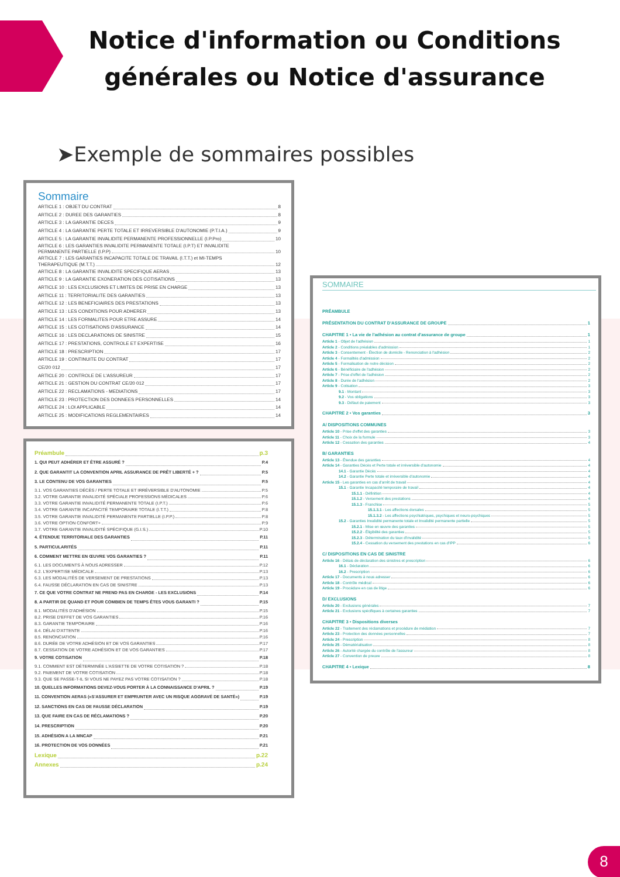Notice d'information ou Conditions générales ou Notice d'assurance
➤Exemple de sommaires possibles
Sommaire
ARTICLE 1 : OBJET DU CONTRAT 8
ARTICLE 2 : DUREE DES GARANTIES 8
ARTICLE 3 : LA GARANTIE DECES 9
ARTICLE 4 : LA GARANTIE PERTE TOTALE ET IRREVERSIBLE D'AUTONOMIE (P.T.I.A.) 9
ARTICLE 5 : LA GARANTIE INVALIDITE PERMANENTE PROFESSIONNELLE (I.P.Pro) 10
ARTICLE 6 : LES GARANTIES INVALIDITE PERMANENTE TOTALE (I.P.T) ET INVALIDITE
PERMANENTE PARTIELLE (I.P.P) 10
ARTICLE 7 : LES GARANTIES INCAPACITE TOTALE DE TRAVAIL (I.T.T.) et MI-TEMPS
THERAPEUTIQUE (M.T.T.) 12
ARTICLE 8 : LA GARANTIE INVALIDITE SPECIFIQUE AERAS 13
ARTICLE 9 : LA GARANTIE EXONERATION DES COTISATIONS 13
ARTICLE 10 : LES EXCLUSIONS ET LIMITES DE PRISE EN CHARGE 13
ARTICLE 11 : TERRITORIALITE DES GARANTIES 13
ARTICLE 12 : LES BENEFICIAIRES DES PRESTATIONS 13
ARTICLE 13 : LES CONDITIONS POUR ADHERER 13
ARTICLE 14 : LES FORMALITES POUR ETRE ASSURE 14
ARTICLE 15 : LES COTISATIONS D'ASSURANCE 14
ARTICLE 16 : LES DECLARATIONS DE SINISTRE 15
ARTICLE 17 : PRESTATIONS, CONTROLE ET EXPERTISE 16
ARTICLE 18 : PRESCRIPTION 17
ARTICLE 19 : CONTINUITE DU CONTRAT 17
CE/20 012 17
ARTICLE 20 : CONTROLE DE L'ASSUREUR 17
ARTICLE 21 : GESTION DU CONTRAT CE/20 012 17
ARTICLE 22 : RECLAMATIONS - MEDIATIONS 17
ARTICLE 23 : PROTECTION DES DONNEES PERSONNELLES 14
ARTICLE 24 : LOI APPLICABLE 14
ARTICLE 25 : MODIFICATIONS REGLEMENTAIRES 14
Préambule p.3
1. QUI PEUT ADHÉRER ET ÊTRE ASSURÉ ? P.4
2. QUE GARANTIT LA CONVENTION APRIL ASSURANCE DE PRÊT LIBERTÉ + ? P.5
3. LE CONTENU DE VOS GARANTIES P.5
3.1. VOS GARANTIES DÉCÈS / PERTE TOTALE ET IRRÉVERSIBLE D'AUTONOMIE P.5
3.2. VOTRE GARANTIE INVALIDITÉ SPÉCIALE PROFESSIONS MÉDICALES P.6
3.3. VOTRE GARANTIE INVALIDITÉ PERMANENTE TOTALE (I.P.T.) P.6
3.4. VOTRE GARANTIE INCAPACITÉ TEMPORAIRE TOTALE (I.T.T.) P.8
3.5. VOTRE GARANTIE INVALIDITÉ PERMANENTE PARTIELLE (I.P.P.) P.8
3.6. VOTRE OPTION CONFORT+ P.9
3.7. VOTRE GARANTIE INVALIDITÉ SPÉCIFIQUE (G.I.S.) P.10
4. ÉTENDUE TERRITORIALE DES GARANTIES P.11
5. PARTICULARITÉS P.11
6. COMMENT METTRE EN ŒUVRE VOS GARANTIES ? P.11
6.1. LES DOCUMENTS À NOUS ADRESSER P.12
6.2. L'EXPERTISE MÉDICALE P.13
6.3. LES MODALITÉS DE VERSEMENT DE PRESTATIONS P.13
6.4. FAUSSE DÉCLARATION EN CAS DE SINISTRE P.13
7. CE QUE VOTRE CONTRAT NE PREND PAS EN CHARGE - LES EXCLUSIONS P.14
8. A PARTIR DE QUAND ET POUR COMBIEN DE TEMPS ÊTES VOUS GARANTI ? P.15
8.1. MODALITÉS D'ADHÉSION P.15
8.2. PRISE D'EFFET DE VOS GARANTIES P.16
8.3. GARANTIE TEMPORAIRE P.16
8.4. DÉLAI D'ATTENTE P.16
8.5. RENONCIATION P.16
8.6. DURÉE DE VOTRE ADHÉSION ET DE VOS GARANTIES P.17
8.7. CESSATION DE VOTRE ADHÉSION ET DE VOS GARANTIES P.17
9. VOTRE COTISATION P.18
9.1. COMMENT EST DÉTERMINÉE L'ASSIETTE DE VOTRE COTISATION ? P.18
9.2. PAIEMENT DE VOTRE COTISATION P.18
9.3. QUE SE PASSE-T-IL SI VOUS NE PAYEZ PAS VOTRE COTISATION ? P.18
10. QUELLES INFORMATIONS DEVEZ-VOUS PORTER À LA CONNAISSANCE D'APRIL ? P.19
11. CONVENTION AERAS («S'ASSURER ET EMPRUNTER AVEC UN RISQUE AGGRAVÉ DE SANTÉ») P.19
12. SANCTIONS EN CAS DE FAUSSE DÉCLARATION P.19
13. QUE FAIRE EN CAS DE RÉCLAMATIONS ? P.20
14. PRESCRIPTION P.20
15. ADHÉSION A LA MNCAP P.21
16. PROTECTION DE VOS DONNÉES P.21
Lexique p.22
Annexes p.24
SOMMAIRE
PRÉAMBULE
PRÉSENTATION DU CONTRAT D'ASSURANCE DE GROUPE 1
CHAPITRE 1 • La vie de l'adhésion au contrat d'assurance de groupe 1
Article 1 - Objet de l'adhésion 1
Article 2 - Conditions préalables d'admission 1
Article 3 - Consentement - Élection de domicile - Renonciation à l'adhésion 2
Article 4 - Formalités d'admission 2
Article 5 - Formalisation de notre décision 2
Article 6 - Bénéficiaire de l'adhésion 2
Article 7 - Prise d'effet de l'adhésion 2
Article 8 - Durée de l'adhésion 2
Article 9 - Cotisation 3
9.1 - Montant 3
9.2 - Vos obligations 3
9.3 - Défaut de paiement 3
CHAPITRE 2 • Vos garanties 3
A/ DISPOSITIONS COMMUNES
Article 10 - Prise d'effet des garanties 3
Article 11 - Choix de la formule 3
Article 12 - Cessation des garanties 4
B/ GARANTIES
Article 13 - Étendue des garanties 4
Article 14 - Garanties Décès et Perte totale et irréversible d'autonomie 4
14.1 - Garantie Décès 4
14.2 - Garantie Perte totale et irréversible d'autonomie 4
Article 15 - Les garanties en cas d'arrêt de travail 4
15.1 - Garantie Incapacité temporaire de travail 4
15.1.1 - Définition 4
15.1.2 - Versement des prestations 4
15.1.3 - Franchise 5
15.1.3.1 - Les affections dorsales 5
15.1.3.2 - Les affections psychiatriques, psychiques et neuro-psychiques 5
15.2 - Garanties Invalidité permanente totale et Invalidité permanente partielle 5
15.2.1 - Mise en œuvre des garanties 5
15.2.2 - Éligibilité des garanties 5
15.2.3 - Détermination du taux d'invalidité 5
15.2.4 - Cessation du versement des prestations en cas d'IPP 6
C/ DISPOSITIONS EN CAS DE SINISTRE
Article 16 - Délais de déclaration des sinistres et prescription 6
16.1 - Déclaration 6
16.2 - Prescription 6
Article 17 - Documents à nous adresser 6
Article 18 - Contrôle médical 6
Article 19 - Procédure en cas de litige 6
D/ EXCLUSIONS
Article 20 - Exclusions générales 7
Article 21 - Exclusions spécifiques à certaines garanties 7
CHAPITRE 3 • Dispositions diverses
Article 22 - Traitement des réclamations et procédure de médiation 7
Article 23 - Protection des données personnelles 7
Article 24 - Prescription 8
Article 25 - Dématérialisation 8
Article 26 - Autorité chargée du contrôle de l'assureur 8
Article 27 - Convention de preuve 8
CHAPITRE 4 • Lexique 8
8